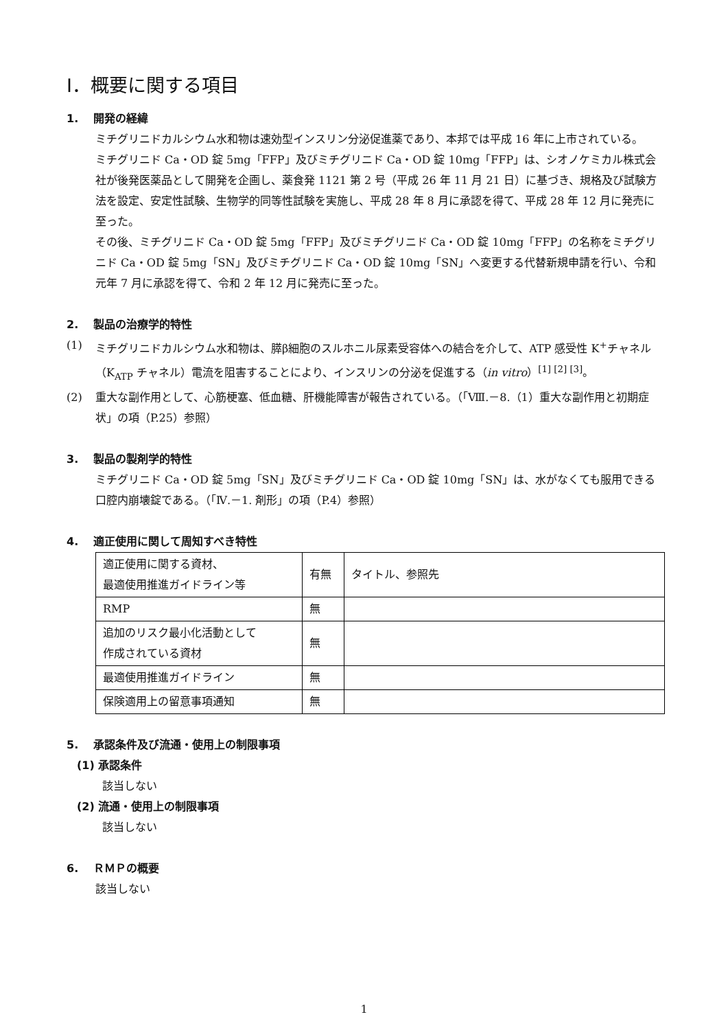Ⅰ．概要に関する項目
1. 開発の経緯
ミチグリニドカルシウム水和物は速効型インスリン分泌促進薬であり、本邦では平成 16 年に上市されている。
ミチグリニド Ca・OD 錠 5mg「FFP」及びミチグリニド Ca・OD 錠 10mg「FFP」は、シオノケミカル株式会社が後発医薬品として開発を企画し、薬食発 1121 第 2 号（平成 26 年 11 月 21 日）に基づき、規格及び試験方法を設定、安定性試験、生物学的同等性試験を実施し、平成 28 年 8 月に承認を得て、平成 28 年 12 月に発売に至った。
その後、ミチグリニド Ca・OD 錠 5mg「FFP」及びミチグリニド Ca・OD 錠 10mg「FFP」の名称をミチグリニド Ca・OD 錠 5mg「SN」及びミチグリニド Ca・OD 錠 10mg「SN」へ変更する代替新規申請を行い、令和元年 7 月に承認を得て、令和 2 年 12 月に発売に至った。
2. 製品の治療学的特性
(1) ミチグリニドカルシウム水和物は、膵β細胞のスルホニル尿素受容体への結合を介して、ATP 感受性 K<sup>+</sup>チャネル（K<sub>ATP</sub> チャネル）電流を阻害することにより、インスリンの分泌を促進する（in vitro）<sup>[1] [2] [3]</sup>。
(2) 重大な副作用として、心筋梗塞、低血糖、肝機能障害が報告されている。（「Ⅷ.－8.（1）重大な副作用と初期症状」の項（P.25）参照）
3. 製品の製剤学的特性
ミチグリニド Ca・OD 錠 5mg「SN」及びミチグリニド Ca・OD 錠 10mg「SN」は、水がなくても服用できる口腔内崩壊錠である。（「Ⅳ.－1. 剤形」の項（P.4）参照）
4. 適正使用に関して周知すべき特性
| 適正使用に関する資材、 最適使用推進ガイドライン等 | 有無 | タイトル、参照先 |
| RMP | 無 | |
| 追加のリスク最小化活動として 作成されている資材 | 無 | |
| 最適使用推進ガイドライン | 無 | |
| 保険適用上の留意事項通知 | 無 | |
5. 承認条件及び流通・使用上の制限事項
(1) 承認条件
該当しない
(2) 流通・使用上の制限事項
該当しない
6. ＲＭＰの概要
該当しない
1